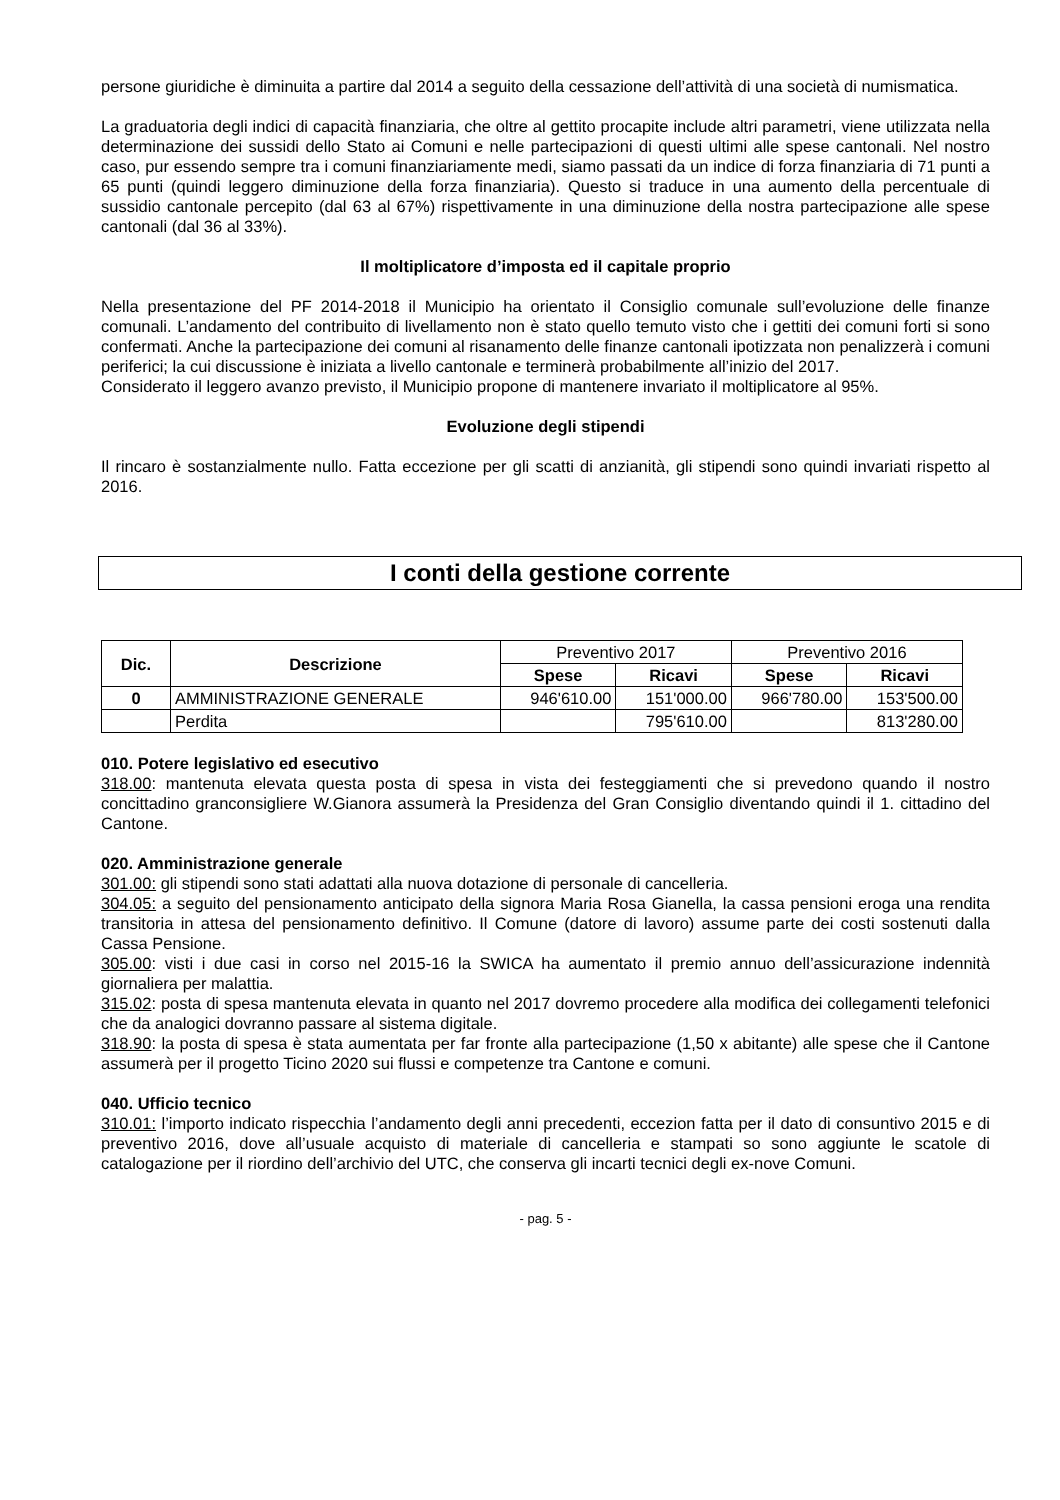persone giuridiche è diminuita a partire dal 2014 a seguito della cessazione dell’attività di una società di numismatica.
La graduatoria degli indici di capacità finanziaria, che oltre al gettito procapite include altri parametri, viene utilizzata nella determinazione dei sussidi dello Stato ai Comuni e nelle partecipazioni di questi ultimi alle spese cantonali. Nel nostro caso, pur essendo sempre tra i comuni finanziariamente medi, siamo passati da un indice di forza finanziaria di 71 punti a 65 punti (quindi leggero diminuzione della forza finanziaria). Questo si traduce in una aumento della percentuale di sussidio cantonale percepito (dal 63 al 67%) rispettivamente in una diminuzione della nostra partecipazione alle spese cantonali (dal 36 al 33%).
Il moltiplicatore d’imposta ed il capitale proprio
Nella presentazione del PF 2014-2018 il Municipio ha orientato il Consiglio comunale sull’evoluzione delle finanze comunali. L’andamento del contribuito di livellamento non è stato quello temuto visto che i gettiti dei comuni forti si sono confermati. Anche la partecipazione dei comuni al risanamento delle finanze cantonali ipotizzata non penalizzerà i comuni periferici; la cui discussione è iniziata a livello cantonale e terminerà probabilmente all’inizio del 2017.
Considerato il leggero avanzo previsto, il Municipio propone di mantenere invariato il moltiplicatore al 95%.
Evoluzione degli stipendi
Il rincaro è sostanzialmente nullo. Fatta eccezione per gli scatti di anzianità, gli stipendi sono quindi invariati rispetto al 2016.
I conti della gestione corrente
| Dic. | Descrizione | Preventivo 2017 | | Preventivo 2016 | |
| | | Spese | Ricavi | Spese | Ricavi |
| 0 | AMMINISTRAZIONE GENERALE | 946'610.00 | 151'000.00 | 966'780.00 | 153'500.00 |
| | Perdita | | 795'610.00 | | 813'280.00 |
010. Potere legislativo ed esecutivo
318.00: mantenuta elevata questa posta di spesa in vista dei festeggiamenti che si prevedono quando il nostro concittadino granconsigliere W.Gianora assumerà la Presidenza del Gran Consiglio diventando quindi il 1. cittadino del Cantone.
020. Amministrazione generale
301.00: gli stipendi sono stati adattati alla nuova dotazione di personale di cancelleria.
304.05: a seguito del pensionamento anticipato della signora Maria Rosa Gianella, la cassa pensioni eroga una rendita transitoria in attesa del pensionamento definitivo. Il Comune (datore di lavoro) assume parte dei costi sostenuti dalla Cassa Pensione.
305.00: visti i due casi in corso nel 2015-16 la SWICA ha aumentato il premio annuo dell’assicurazione indennità giornaliera per malattia.
315.02: posta di spesa mantenuta elevata in quanto nel 2017 dovremo procedere alla modifica dei collegamenti telefonici che da analogici dovranno passare al sistema digitale.
318.90: la posta di spesa è stata aumentata per far fronte alla partecipazione (1,50 x abitante) alle spese che il Cantone assumerà per il progetto Ticino 2020 sui flussi e competenze tra Cantone e comuni.
040. Ufficio tecnico
310.01: l’importo indicato rispecchia l’andamento degli anni precedenti, eccezion fatta per il dato di consuntivo 2015 e di preventivo 2016, dove all’usuale acquisto di materiale di cancelleria e stampati so sono aggiunte le scatole di catalogazione per il riordino dell’archivio del UTC, che conserva gli incarti tecnici degli ex-nove Comuni.
- pag. 5 -